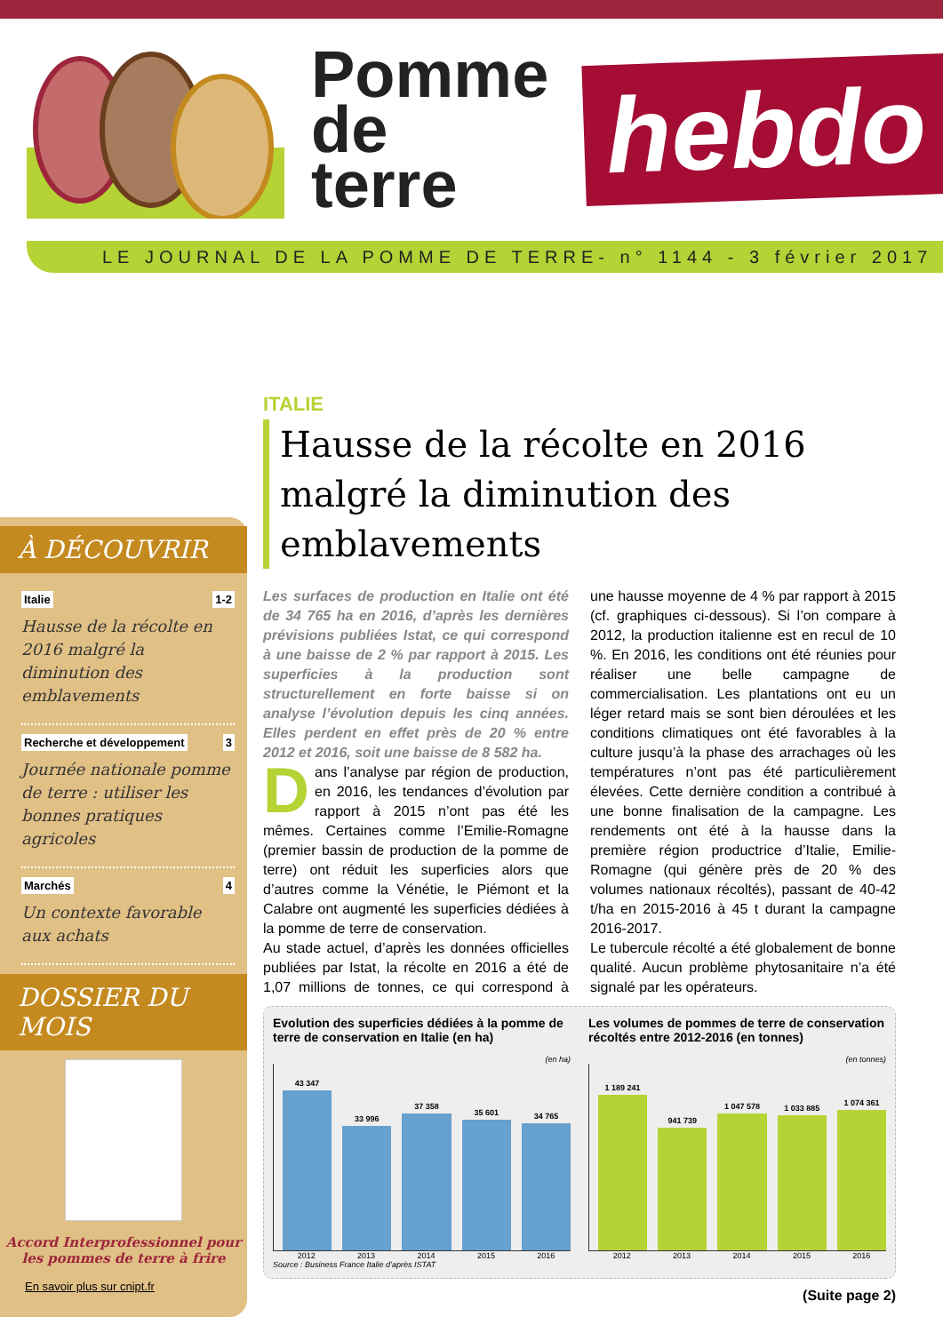Pomme
de terre
hebdo
LE JOURNAL DE LA POMME DE TERRE- n° 1144 - 3 février 2017
À DÉCOUVRIR
Italie 1-2
Hausse de la récolte en 2016 malgré la diminution des emblavements
Recherche et développement 3
Journée nationale pomme de terre : utiliser les bonnes pratiques agricoles
Marchés 4
Un contexte favorable aux achats
DOSSIER DU MOIS
Accord Interprofessionnel pour les pommes de terre à frire
En savoir plus sur cnipt.fr
ITALIE
Hausse de la récolte en 2016 malgré la diminution des emblavements
Les surfaces de production en Italie ont été de 34 765 ha en 2016, d’après les dernières prévisions publiées Istat, ce qui correspond à une baisse de 2 % par rapport à 2015. Les superficies à la production sont structurellement en forte baisse si on analyse l’évolution depuis les cinq années. Elles perdent en effet près de 20 % entre 2012 et 2016, soit une baisse de 8 582 ha.
Dans l’analyse par région de production, en 2016, les tendances d’évolution par rapport à 2015 n’ont pas été les mêmes. Certaines comme l’Emilie-Romagne (premier bassin de production de la pomme de terre) ont réduit les superficies alors que d’autres comme la Vénétie, le Piémont et la Calabre ont augmenté les superficies dédiées à la pomme de terre de conservation.
Au stade actuel, d’après les données officielles publiées par Istat, la récolte en 2016 a été de 1,07 millions de tonnes, ce qui correspond à une hausse moyenne de 4 % par rapport à 2015 (cf. graphiques ci-dessous). Si l’on compare à 2012, la production italienne est en recul de 10 %. En 2016, les conditions ont été réunies pour réaliser une belle campagne de commercialisation. Les plantations ont eu un léger retard mais se sont bien déroulées et les conditions climatiques ont été favorables à la culture jusqu’à la phase des arrachages où les températures n’ont pas été particulièrement élevées. Cette dernière condition a contribué à une bonne finalisation de la campagne. Les rendements ont été à la hausse dans la première région productrice d’Italie, Emilie-Romagne (qui génère près de 20 % des volumes nationaux récoltés), passant de 40-42 t/ha en 2015-2016 à 45 t durant la campagne 2016-2017.
Le tubercule récolté a été globalement de bonne qualité. Aucun problème phytosanitaire n’a été signalé par les opérateurs.
Evolution des superficies dédiées à la pomme de terre de conservation en Italie (en ha)
(en ha)
43 347
33 996
37 358
35 601
34 765
2012 2013 2014 2015 2016
Source : Business France Italie d’après ISTAT
Les volumes de pommes de terre de conservation récoltés entre 2012-2016 (en tonnes)
(en tonnes)
1 189 241
941 739
1 047 578
1 033 885
1 074 361
2012 2013 2014 2015 2016
(Suite page 2)